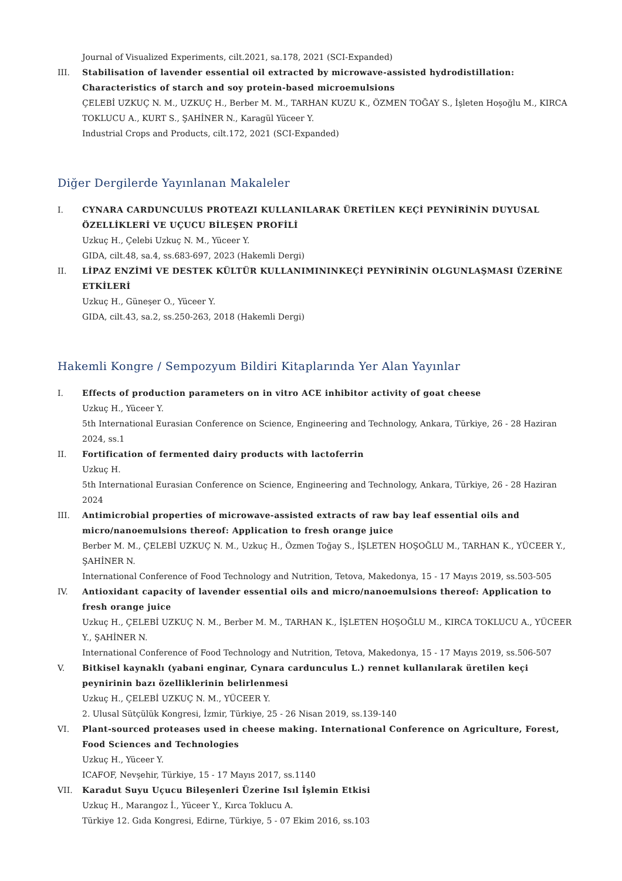Journal of Visualized Experiments, cilt.2021, sa.178, 2021 (SCI-Expanded)
III. Stabilisation of lavender essential oil extracted by microwave-assisted hydrodistillation: Characteristics of starch and soy protein-based microemulsions
ÇELEBİ UZKUÇ N. M., UZKUÇ H., Berber M. M., TARHAN KUZU K., ÖZMEN TOĞAY S., İşleten Hoşoğlu M., KIRCA TOKLUCU A., KURT S., ŞAHİNER N., Karagül Yüceer Y.
Industrial Crops and Products, cilt.172, 2021 (SCI-Expanded)
Diğer Dergilerde Yayınlanan Makaleler
I. CYNARA CARDUNCULUS PROTEAZI KULLANILARAK ÜRETİLEN KEÇİ PEYNİRİNİN DUYUSAL ÖZELLİKLERİ VE UÇUCU BİLEŞEN PROFİLİ
Uzkuç H., Çelebi Uzkuç N. M., Yüceer Y.
GIDA, cilt.48, sa.4, ss.683-697, 2023 (Hakemli Dergi)
II. LİPAZ ENZİMİ VE DESTEK KÜLTÜR KULLANIMININKEÇİ PEYNİRİNİN OLGUNLAŞMASI ÜZERİNE ETKİLERİ
Uzkuç H., Güneşer O., Yüceer Y.
GIDA, cilt.43, sa.2, ss.250-263, 2018 (Hakemli Dergi)
Hakemli Kongre / Sempozyum Bildiri Kitaplarında Yer Alan Yayınlar
I. Effects of production parameters on in vitro ACE inhibitor activity of goat cheese
Uzkuç H., Yüceer Y.
5th International Eurasian Conference on Science, Engineering and Technology, Ankara, Türkiye, 26 - 28 Haziran 2024, ss.1
II. Fortification of fermented dairy products with lactoferrin
Uzkuç H.
5th International Eurasian Conference on Science, Engineering and Technology, Ankara, Türkiye, 26 - 28 Haziran 2024
III. Antimicrobial properties of microwave-assisted extracts of raw bay leaf essential oils and micro/nanoemulsions thereof: Application to fresh orange juice
Berber M. M., ÇELEBİ UZKUÇ N. M., Uzkuç H., Özmen Toğay S., İŞLETEN HOŞOĞLU M., TARHAN K., YÜCEER Y., ŞAHİNER N.
International Conference of Food Technology and Nutrition, Tetova, Makedonya, 15 - 17 Mayıs 2019, ss.503-505
IV. Antioxidant capacity of lavender essential oils and micro/nanoemulsions thereof: Application to fresh orange juice
Uzkuç H., ÇELEBİ UZKUÇ N. M., Berber M. M., TARHAN K., İŞLETEN HOŞOĞLU M., KIRCA TOKLUCU A., YÜCEER Y., ŞAHİNER N.
International Conference of Food Technology and Nutrition, Tetova, Makedonya, 15 - 17 Mayıs 2019, ss.506-507
V. Bitkisel kaynaklı (yabani enginar, Cynara cardunculus L.) rennet kullanılarak üretilen keçi peynirinin bazı özelliklerinin belirlenmesi
Uzkuç H., ÇELEBİ UZKUÇ N. M., YÜCEER Y.
2. Ulusal Sütçülük Kongresi, İzmir, Türkiye, 25 - 26 Nisan 2019, ss.139-140
VI. Plant-sourced proteases used in cheese making. International Conference on Agriculture, Forest, Food Sciences and Technologies
Uzkuç H., Yüceer Y.
ICAFOF, Nevşehir, Türkiye, 15 - 17 Mayıs 2017, ss.1140
VII. Karadut Suyu Uçucu Bileşenleri Üzerine Isıl İşlemin Etkisi
Uzkuç H., Marangoz İ., Yüceer Y., Kırca Toklucu A.
Türkiye 12. Gıda Kongresi, Edirne, Türkiye, 5 - 07 Ekim 2016, ss.103